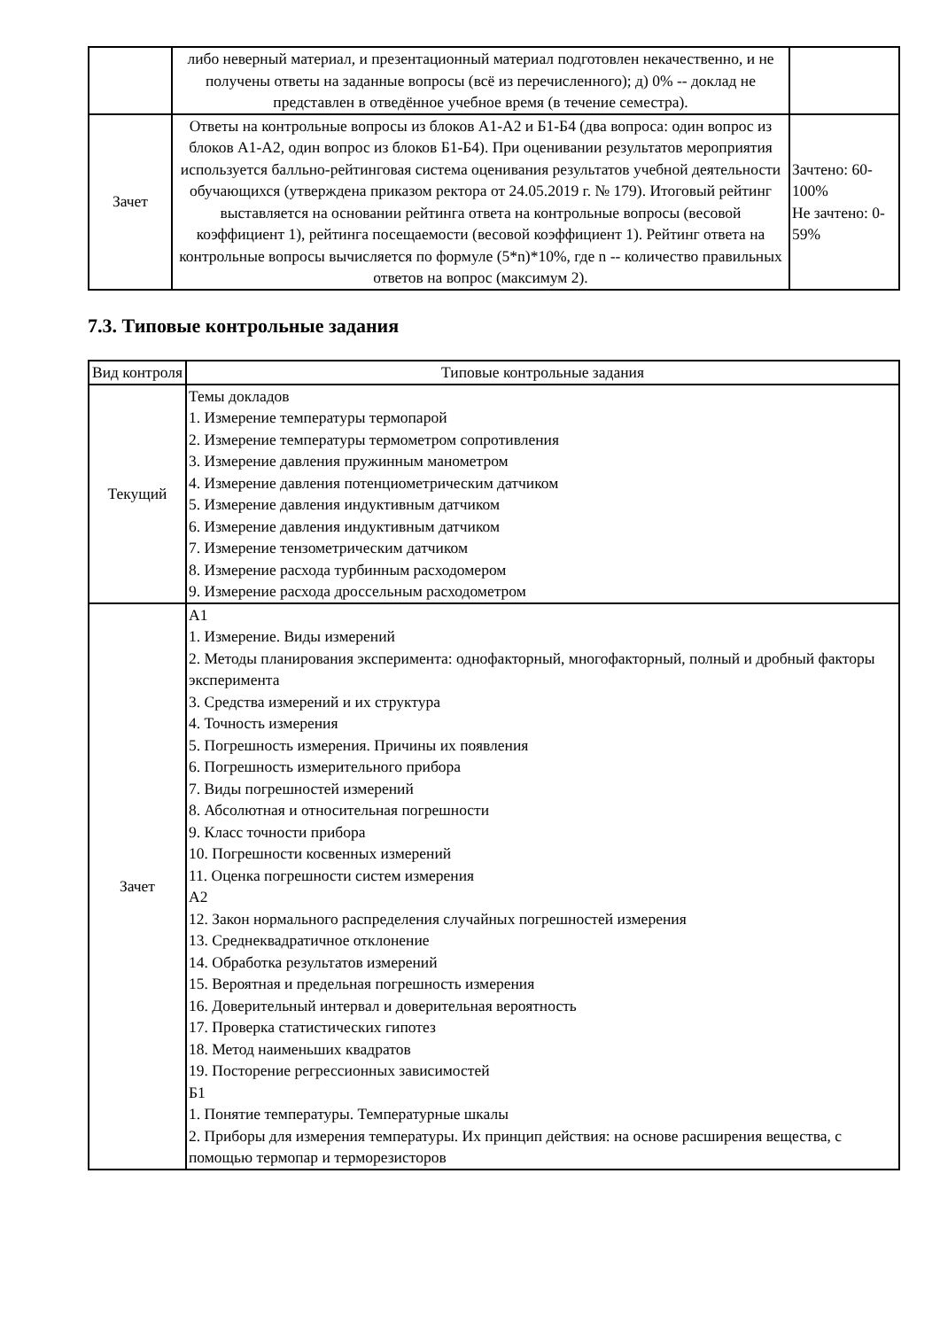| | либо неверный материал, и презентационный материал подготовлен некачественно, и не получены ответы на заданные вопросы (всё из перечисленного); д) 0% -- доклад не представлен в отведённое учебное время (в течение семестра). | |
| Зачет | Ответы на контрольные вопросы из блоков А1-А2 и Б1-Б4 (два вопроса: один вопрос из блоков А1-А2, один вопрос из блоков Б1-Б4). При оценивании результатов мероприятия используется балльно-рейтинговая система оценивания результатов учебной деятельности обучающихся (утверждена приказом ректора от 24.05.2019 г. № 179). Итоговый рейтинг выставляется на основании рейтинга ответа на контрольные вопросы (весовой коэффициент 1), рейтинга посещаемости (весовой коэффициент 1). Рейтинг ответа на контрольные вопросы вычисляется по формуле (5*n)*10%, где n -- количество правильных ответов на вопрос (максимум 2). | Зачтено: 60-100% Не зачтено: 0-59% |
7.3. Типовые контрольные задания
| Вид контроля | Типовые контрольные задания |
| --- | --- |
| Текущий | Темы докладов 1. Измерение температуры термопарой 2. Измерение температуры термометром сопротивления 3. Измерение давления пружинным манометром 4. Измерение давления потенциометрическим датчиком 5. Измерение давления индуктивным датчиком 6. Измерение давления индуктивным датчиком 7. Измерение тензометрическим датчиком 8. Измерение расхода турбинным расходомером 9. Измерение расхода дроссельным расходометром |
| Зачет | А1 1. Измерение. Виды измерений 2. Методы планирования эксперимента: однофакторный, многофакторный, полный и дробный факторы эксперимента 3. Средства измерений и их структура 4. Точность измерения 5. Погрешность измерения. Причины их появления 6. Погрешность измерительного прибора 7. Виды погрешностей измерений 8. Абсолютная и относительная погрешности 9. Класс точности прибора 10. Погрешности косвенных измерений 11. Оценка погрешности систем измерения А2 12. Закон нормального распределения случайных погрешностей измерения 13. Среднеквадратичное отклонение 14. Обработка результатов измерений 15. Вероятная и предельная погрешность измерения 16. Доверительный интервал и доверительная вероятность 17. Проверка статистических гипотез 18. Метод наименьших квадратов 19. Посторение регрессионных зависимостей Б1 1. Понятие температуры. Температурные шкалы 2. Приборы для измерения температуры. Их принцип действия: на основе расширения вещества, с помощью термопар и терморезисторов |